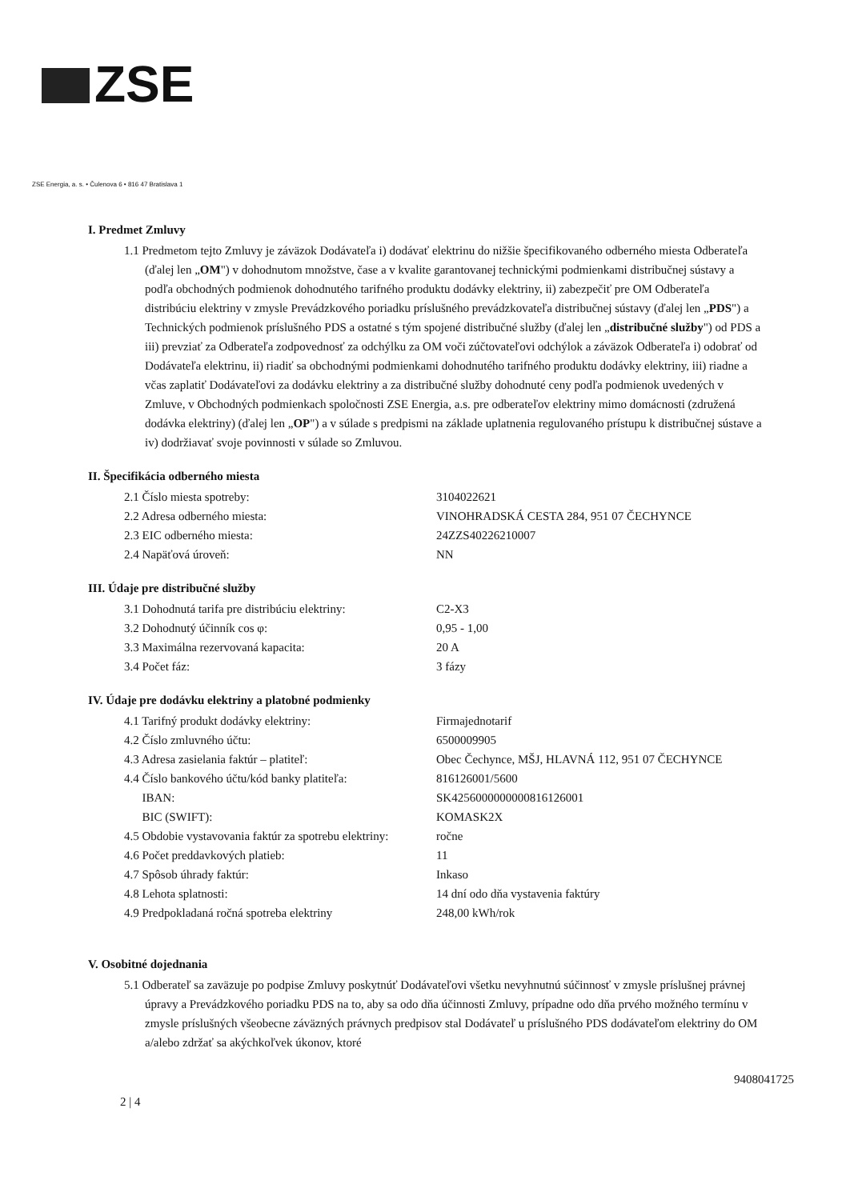ZSE
ZSE Energia, a. s. • Čulenova 6 • 816 47 Bratislava 1
I. Predmet Zmluvy
1.1 Predmetom tejto Zmluvy je záväzok Dodávateľa i) dodávať elektrinu do nižšie špecifikovaného odberného miesta Odberateľa (ďalej len „OM") v dohodnutom množstve, čase a v kvalite garantovanej technickými podmienkami distribučnej sústavy a podľa obchodných podmienok dohodnutého tarifného produktu dodávky elektriny, ii) zabezpečiť pre OM Odberateľa distribúciu elektriny v zmysle Prevádzkového poriadku príslušného prevádzkovateľa distribučnej sústavy (ďalej len „PDS") a Technických podmienok príslušného PDS a ostatné s tým spojené distribučné služby (ďalej len „distribučné služby") od PDS a iii) prevziať za Odberateľa zodpovednosť za odchýlku za OM voči zúčtovateľovi odchýlok a záväzok Odberateľa i) odobrať od Dodávateľa elektrinu, ii) riadiť sa obchodnými podmienkami dohodnutého tarifného produktu dodávky elektriny, iii) riadne a včas zaplatiť Dodávateľovi za dodávku elektriny a za distribučné služby dohodnuté ceny podľa podmienok uvedených v Zmluve, v Obchodných podmienkach spoločnosti ZSE Energia, a.s. pre odberateľov elektriny mimo domácnosti (združená dodávka elektriny) (ďalej len „OP") a v súlade s predpismi na základe uplatnenia regulovaného prístupu k distribučnej sústave a iv) dodržiavať svoje povinnosti v súlade so Zmluvou.
II. Špecifikácia odberného miesta
| 2.1 Číslo miesta spotreby: | 3104022621 |
| 2.2 Adresa odberného miesta: | VINOHRADSKÁ CESTA 284, 951 07 ČECHYNCE |
| 2.3 EIC odberného miesta: | 24ZZS40226210007 |
| 2.4 Napäťová úroveň: | NN |
III. Údaje pre distribučné služby
| 3.1 Dohodnutá tarifa pre distribúciu elektriny: | C2-X3 |
| 3.2 Dohodnutý účinník cos φ: | 0,95 - 1,00 |
| 3.3 Maximálna rezervovaná kapacita: | 20 A |
| 3.4 Počet fáz: | 3 fázy |
IV. Údaje pre dodávku elektriny a platobné podmienky
| 4.1 Tarifný produkt dodávky elektriny: | Firmajednotarif |
| 4.2 Číslo zmluvného účtu: | 6500009905 |
| 4.3 Adresa zasielania faktúr – platiteľ: | Obec Čechynce, MŠJ, HLAVNÁ 112, 951 07 ČECHYNCE |
| 4.4 Číslo bankového účtu/kód banky platiteľa: | 816126001/5600 |
| IBAN: | SK4256000000000816126001 |
| BIC (SWIFT): | KOMASK2X |
| 4.5 Obdobie vystavovania faktúr za spotrebu elektriny: | ročne |
| 4.6 Počet preddavkových platieb: | 11 |
| 4.7 Spôsob úhrady faktúr: | Inkaso |
| 4.8 Lehota splatnosti: | 14 dní odo dňa vystavenia faktúry |
| 4.9 Predpokladaná ročná spotreba elektriny | 248,00 kWh/rok |
V. Osobitné dojednania
5.1 Odberateľ sa zaväzuje po podpise Zmluvy poskytnúť Dodávateľovi všetku nevyhnutnú súčinnosť v zmysle príslušnej právnej úpravy a Prevádzkového poriadku PDS na to, aby sa odo dňa účinnosti Zmluvy, prípadne odo dňa prvého možného termínu v zmysle príslušných všeobecne záväzných právnych predpisov stal Dodávateľ u príslušného PDS dodávateľom elektriny do OM a/alebo zdržať sa akýchkoľvek úkonov, ktoré
2 | 4 9408041725